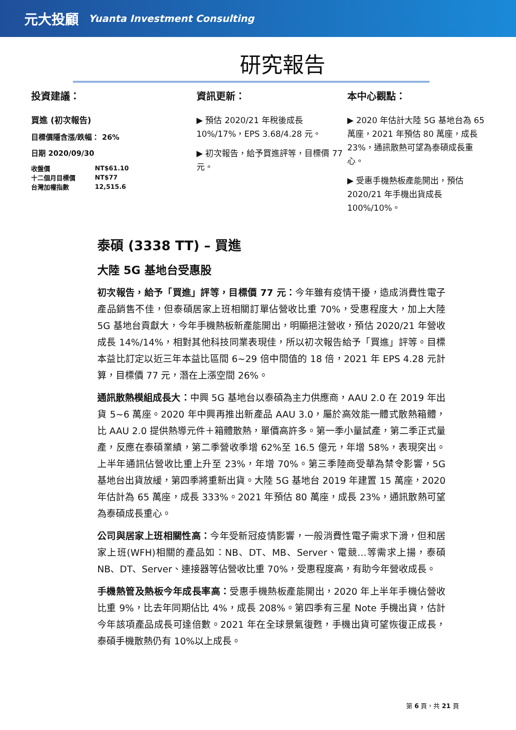元大投顧 Yuanta Investment Consulting
研究報告
投資建議：
買進 (初次報告)
目標價隱含漲/跌幅： 26%
日期 2020/09/30
| 收盤價 | NT$61.10 |
| 十二個月目標價 | NT$77 |
| 台灣加權指數 | 12,515.6 |
資訊更新：
▶ 預估 2020/21 年稅後成長 10%/17%，EPS 3.68/4.28 元。
▶ 初次報告，給予買進評等，目標價 77 元。
本中心觀點：
▶ 2020 年估計大陸 5G 基地台為 65 萬座，2021 年預估 80 萬座，成長 23%，通訊散熱可望為泰碩成長重心。
▶ 受惠手機熱板產能開出，預估 2020/21 年手機出貨成長 100%/10%。
泰碩 (3338 TT) – 買進
大陸 5G 基地台受惠股
初次報告，給予「買進」評等，目標價 77 元：今年雖有疫情干擾，造成消費性電子產品銷售不佳，但泰碩居家上班相關訂單佔營收比重 70%，受惠程度大，加上大陸 5G 基地台貢獻大，今年手機熱板新產能開出，明顯挹注營收，預估 2020/21 年營收成長 14%/14%，相對其他科技同業表現佳，所以初次報告給予「買進」評等。目標本益比訂定以近三年本益比區間 6~29 倍中間值的 18 倍，2021 年 EPS 4.28 元計算，目標價 77 元，潛在上漲空間 26%。
通訊散熱模組成長大：中興 5G 基地台以泰碩為主力供應商，AAU 2.0 在 2019 年出貨 5~6 萬座。2020 年中興再推出新產品 AAU 3.0，屬於高效能一體式散熱箱體，比 AAU 2.0 提供熱導元件＋箱體散熱，單價高許多。第一季小量試產，第二季正式量產，反應在泰碩業績，第二季營收季增 62%至 16.5 億元，年增 58%，表現突出。上半年通訊佔營收比重上升至 23%，年增 70%。第三季陸商受華為禁令影響，5G 基地台出貨放緩，第四季將重新出貨。大陸 5G 基地台 2019 年建置 15 萬座，2020 年估計為 65 萬座，成長 333%。2021 年預估 80 萬座，成長 23%，通訊散熱可望為泰碩成長重心。
公司與居家上班相關性高：今年受新冠疫情影響，一般消費性電子需求下滑，但和居家上班(WFH)相關的產品如：NB、DT、MB、Server、電競…等需求上揚，泰碩 NB、DT、Server、連接器等佔營收比重 70%，受惠程度高，有助今年營收成長。
手機熱管及熱板今年成長率高：受惠手機熱板產能開出，2020 年上半年手機佔營收比重 9%，比去年同期佔比 4%，成長 208%。第四季有三星 Note 手機出貨，估計今年該項產品成長可達倍數。2021 年在全球景氣復甦，手機出貨可望恢復正成長，泰碩手機散熱仍有 10%以上成長。
第 6 頁，共 21 頁